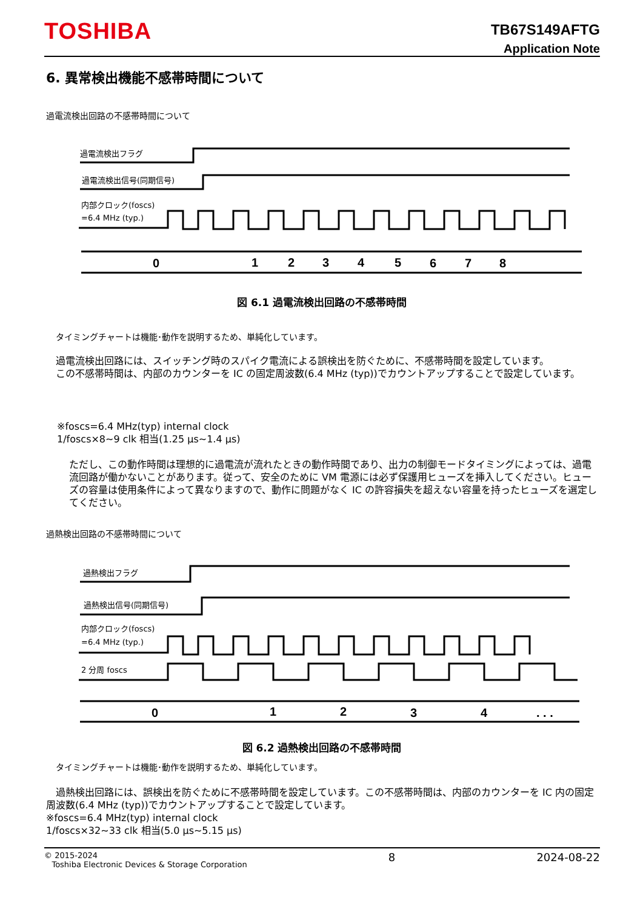TOSHIBA
TB67S149AFTG
Application Note
6. 異常検出機能不感帯時間について
過電流検出回路の不感帯時間について
過電流検出フラグ
過電流検出信号(同期信号)
内部クロック(foscs)
=6.4 MHz (typ.)
0
1
2
3
4
5
6
7
8
図 6.1 過電流検出回路の不感帯時間
タイミングチャートは機能･動作を説明するため、単純化しています。
　過電流検出回路には、スイッチング時のスパイク電流による誤検出を防ぐために、不感帯時間を設定しています。
　この不感帯時間は、内部のカウンターを IC の固定周波数(6.4 MHz (typ))でカウントアップすることで設定しています。
※foscs=6.4 MHz(typ) internal clock
1/foscs×8~9 clk 相当(1.25 μs~1.4 μs)
ただし、この動作時間は理想的に過電流が流れたときの動作時間であり、出力の制御モードタイミングによっては、過電流回路が働かないことがあります。従って、安全のために VM 電源には必ず保護用ヒューズを挿入してください。ヒューズの容量は使用条件によって異なりますので、動作に問題がなく IC の許容損失を超えない容量を持ったヒューズを選定してください。
過熱検出回路の不感帯時間について
過熱検出フラグ
過熱検出信号(同期信号)
内部クロック(foscs)
=6.4 MHz (typ.)
2 分周 foscs
0
1
2
3
4
. . .
図 6.2 過熱検出回路の不感帯時間
タイミングチャートは機能･動作を説明するため、単純化しています。
　過熱検出回路には、誤検出を防ぐために不感帯時間を設定しています。この不感帯時間は、内部のカウンターを IC 内の固定周波数(6.4 MHz (typ))でカウントアップすることで設定しています。
※foscs=6.4 MHz(typ) internal clock
1/foscs×32~33 clk 相当(5.0 μs~5.15 μs)
© 2015-2024
Toshiba Electronic Devices & Storage Corporation
8 2024-08-22